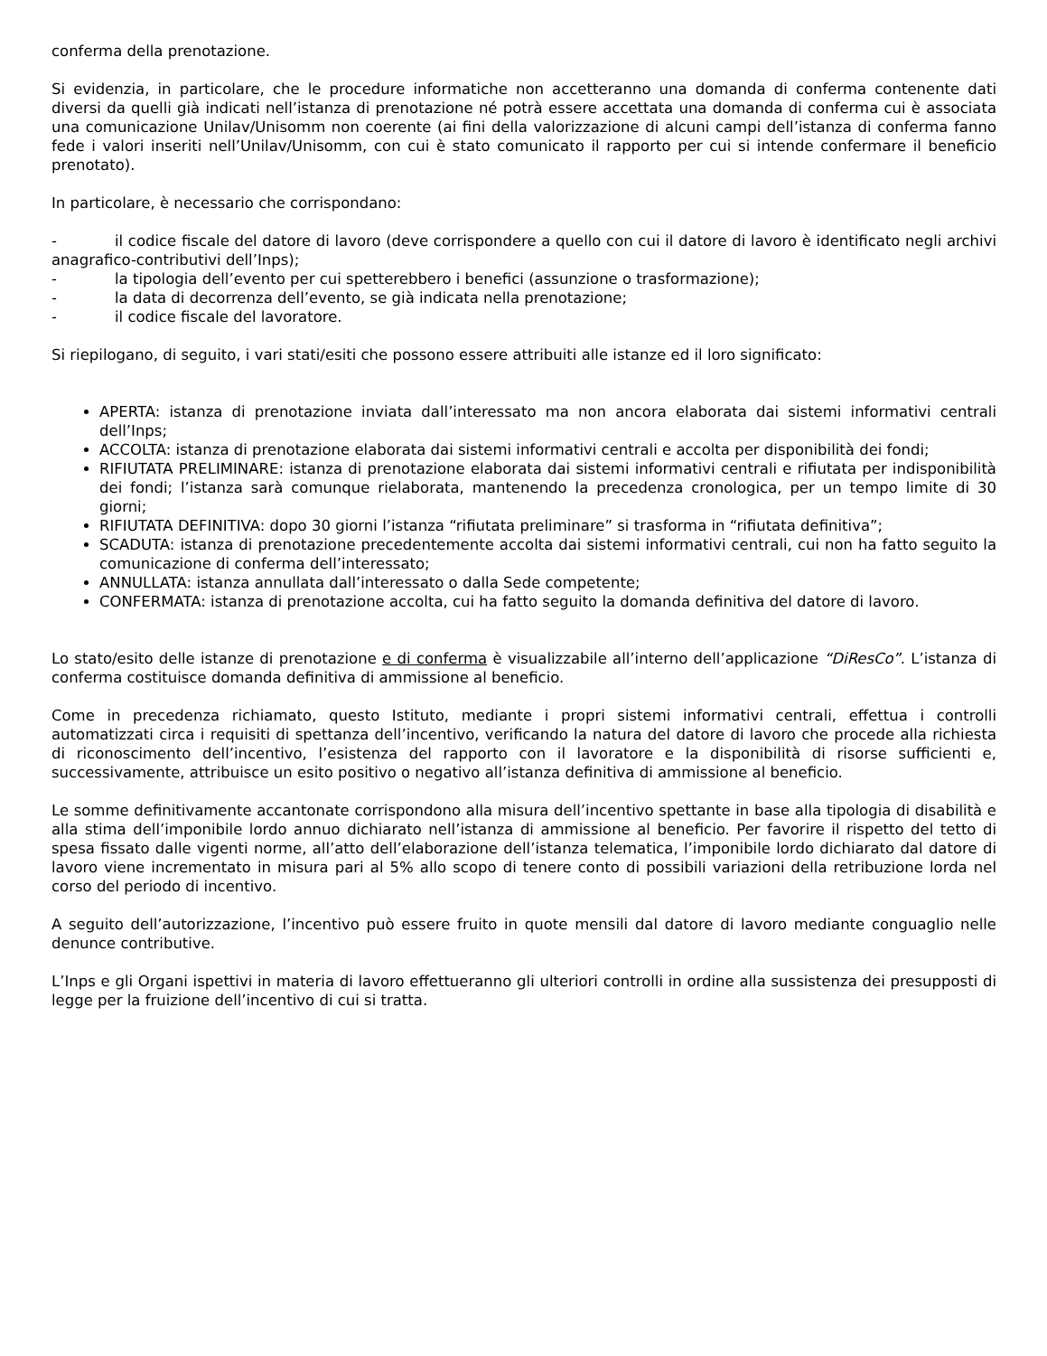conferma della prenotazione.
Si evidenzia, in particolare, che le procedure informatiche non accetteranno una domanda di conferma contenente dati diversi da quelli già indicati nell’istanza di prenotazione né potrà essere accettata una domanda di conferma cui è associata una comunicazione Unilav/Unisomm non coerente (ai fini della valorizzazione di alcuni campi dell’istanza di conferma fanno fede i valori inseriti nell’Unilav/Unisomm, con cui è stato comunicato il rapporto per cui si intende confermare il beneficio prenotato).
In particolare, è necessario che corrispondano:
- il codice fiscale del datore di lavoro (deve corrispondere a quello con cui il datore di lavoro è identificato negli archivi anagrafico-contributivi dell’Inps);
- la tipologia dell’evento per cui spetterebbero i benefici (assunzione o trasformazione);
- la data di decorrenza dell’evento, se già indicata nella prenotazione;
- il codice fiscale del lavoratore.
Si riepilogano, di seguito, i vari stati/esiti che possono essere attribuiti alle istanze ed il loro significato:
APERTA: istanza di prenotazione inviata dall’interessato ma non ancora elaborata dai sistemi informativi centrali dell’Inps;
ACCOLTA: istanza di prenotazione elaborata dai sistemi informativi centrali e accolta per disponibilità dei fondi;
RIFIUTATA PRELIMINARE: istanza di prenotazione elaborata dai sistemi informativi centrali e rifiutata per indisponibilità dei fondi; l’istanza sarà comunque rielaborata, mantenendo la precedenza cronologica, per un tempo limite di 30 giorni;
RIFIUTATA DEFINITIVA: dopo 30 giorni l’istanza “rifiutata preliminare” si trasforma in “rifiutata definitiva”;
SCADUTA: istanza di prenotazione precedentemente accolta dai sistemi informativi centrali, cui non ha fatto seguito la comunicazione di conferma dell’interessato;
ANNULLATA: istanza annullata dall’interessato o dalla Sede competente;
CONFERMATA: istanza di prenotazione accolta, cui ha fatto seguito la domanda definitiva del datore di lavoro.
Lo stato/esito delle istanze di prenotazione e di conferma è visualizzabile all’interno dell’applicazione “DiResCo”. L’istanza di conferma costituisce domanda definitiva di ammissione al beneficio.
Come in precedenza richiamato, questo Istituto, mediante i propri sistemi informativi centrali, effettua i controlli automatizzati circa i requisiti di spettanza dell’incentivo, verificando la natura del datore di lavoro che procede alla richiesta di riconoscimento dell’incentivo, l’esistenza del rapporto con il lavoratore e la disponibilità di risorse sufficienti e, successivamente, attribuisce un esito positivo o negativo all’istanza definitiva di ammissione al beneficio.
Le somme definitivamente accantonate corrispondono alla misura dell’incentivo spettante in base alla tipologia di disabilità e alla stima dell’imponibile lordo annuo dichiarato nell’istanza di ammissione al beneficio. Per favorire il rispetto del tetto di spesa fissato dalle vigenti norme, all’atto dell’elaborazione dell’istanza telematica, l’imponibile lordo dichiarato dal datore di lavoro viene incrementato in misura pari al 5% allo scopo di tenere conto di possibili variazioni della retribuzione lorda nel corso del periodo di incentivo.
A seguito dell’autorizzazione, l’incentivo può essere fruito in quote mensili dal datore di lavoro mediante conguaglio nelle denunce contributive.
L’Inps e gli Organi ispettivi in materia di lavoro effettueranno gli ulteriori controlli in ordine alla sussistenza dei presupposti di legge per la fruizione dell’incentivo di cui si tratta.